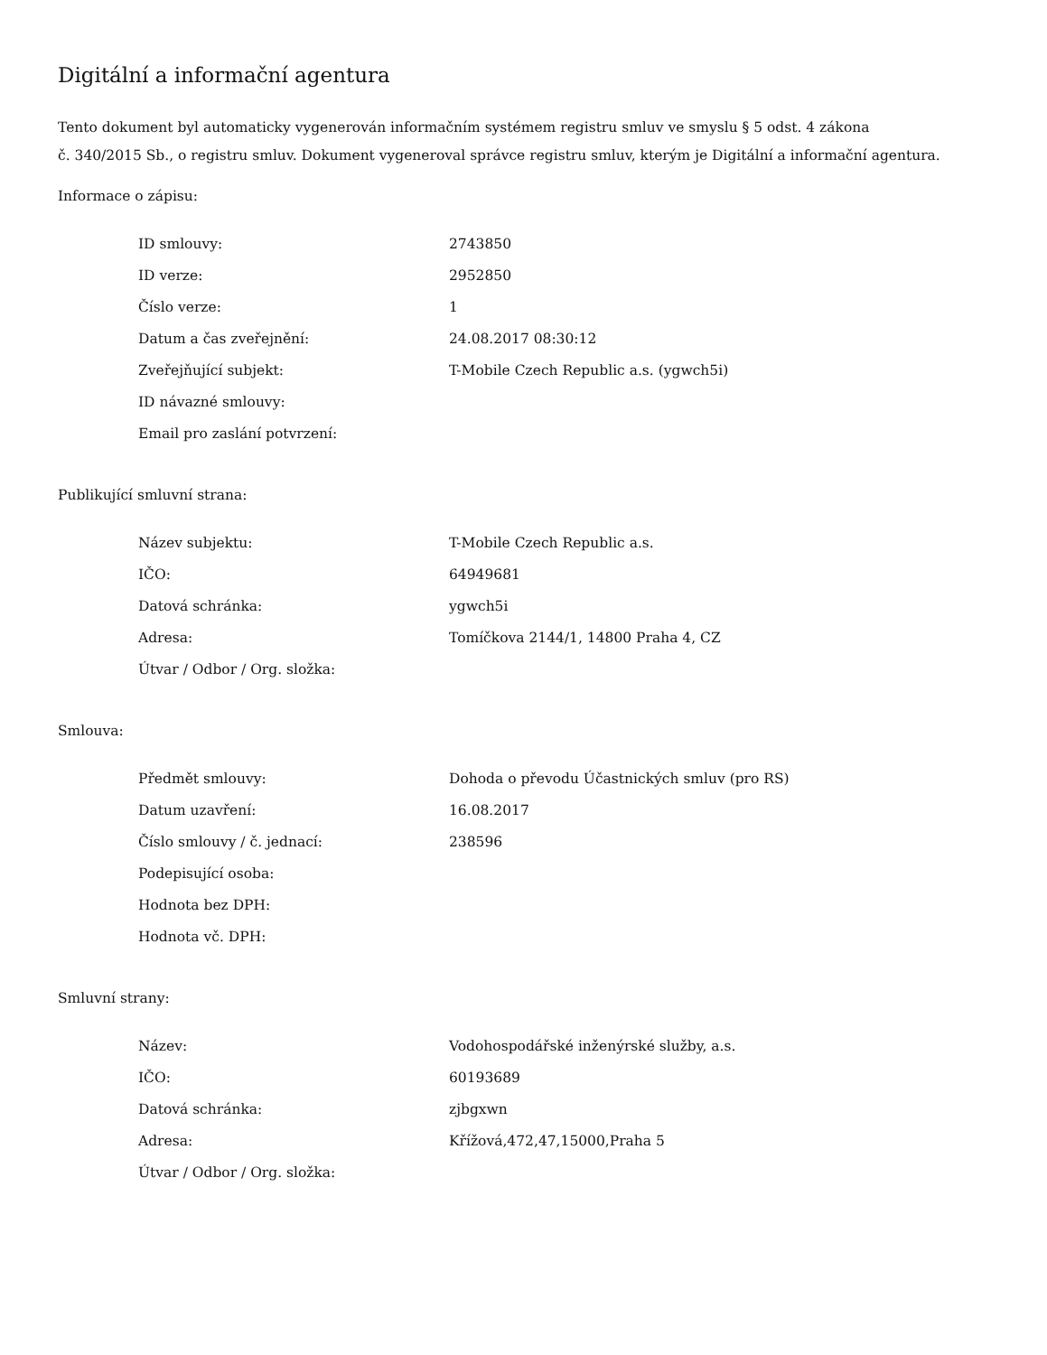Digitální a informační agentura
Tento dokument byl automaticky vygenerován informačním systémem registru smluv ve smyslu § 5 odst. 4 zákona
č. 340/2015 Sb., o registru smluv. Dokument vygeneroval správce registru smluv, kterým je Digitální a informační agentura.
Informace o zápisu:
| ID smlouvy: | 2743850 |
| ID verze: | 2952850 |
| Číslo verze: | 1 |
| Datum a čas zveřejnění: | 24.08.2017 08:30:12 |
| Zveřejňující subjekt: | T-Mobile Czech Republic a.s. (ygwch5i) |
| ID návazné smlouvy: | |
| Email pro zaslání potvrzení: | |
Publikující smluvní strana:
| Název subjektu: | T-Mobile Czech Republic a.s. |
| IČO: | 64949681 |
| Datová schránka: | ygwch5i |
| Adresa: | Tomíčkova 2144/1, 14800 Praha 4, CZ |
| Útvar / Odbor / Org. složka: | |
Smlouva:
| Předmět smlouvy: | Dohoda o převodu Účastnických smluv (pro RS) |
| Datum uzavření: | 16.08.2017 |
| Číslo smlouvy / č. jednací: | 238596 |
| Podepisující osoba: | |
| Hodnota bez DPH: | |
| Hodnota vč. DPH: | |
Smluvní strany:
| Název: | Vodohospodářské inženýrské služby, a.s. |
| IČO: | 60193689 |
| Datová schránka: | zjbgxwn |
| Adresa: | Křížová,472,47,15000,Praha 5 |
| Útvar / Odbor / Org. složka: | |